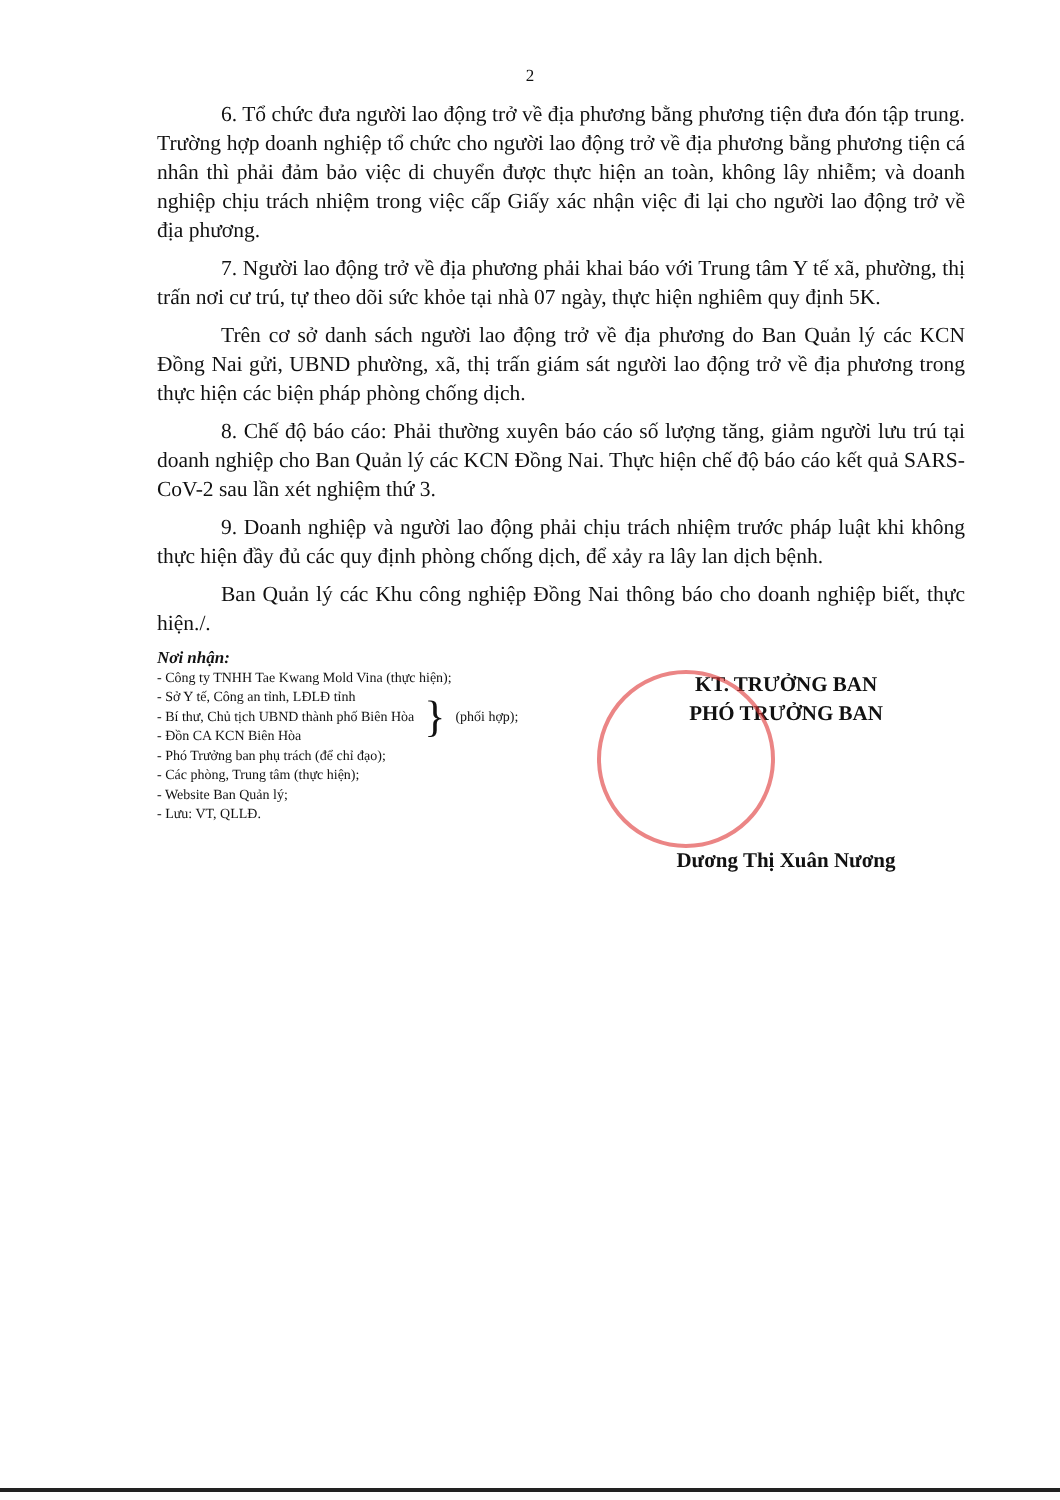2
6. Tổ chức đưa người lao động trở về địa phương bằng phương tiện đưa đón tập trung. Trường hợp doanh nghiệp tổ chức cho người lao động trở về địa phương bằng phương tiện cá nhân thì phải đảm bảo việc di chuyển được thực hiện an toàn, không lây nhiễm; và doanh nghiệp chịu trách nhiệm trong việc cấp Giấy xác nhận việc đi lại cho người lao động trở về địa phương.
7. Người lao động trở về địa phương phải khai báo với Trung tâm Y tế xã, phường, thị trấn nơi cư trú, tự theo dõi sức khỏe tại nhà 07 ngày, thực hiện nghiêm quy định 5K.
Trên cơ sở danh sách người lao động trở về địa phương do Ban Quản lý các KCN Đồng Nai gửi, UBND phường, xã, thị trấn giám sát người lao động trở về địa phương trong thực hiện các biện pháp phòng chống dịch.
8. Chế độ báo cáo: Phải thường xuyên báo cáo số lượng tăng, giảm người lưu trú tại doanh nghiệp cho Ban Quản lý các KCN Đồng Nai. Thực hiện chế độ báo cáo kết quả SARS-CoV-2 sau lần xét nghiệm thứ 3.
9. Doanh nghiệp và người lao động phải chịu trách nhiệm trước pháp luật khi không thực hiện đầy đủ các quy định phòng chống dịch, để xảy ra lây lan dịch bệnh.
Ban Quản lý các Khu công nghiệp Đồng Nai thông báo cho doanh nghiệp biết, thực hiện./.
Nơi nhận:
- Công ty TNHH Tae Kwang Mold Vina (thực hiện);
- Sở Y tế, Công an tỉnh, LĐLĐ tỉnh
- Bí thư, Chủ tịch UBND thành phố Biên Hòa
- Đồn CA KCN Biên Hòa
}
(phối hợp);
- Phó Trưởng ban phụ trách (để chỉ đạo);
- Các phòng, Trung tâm (thực hiện);
- Website Ban Quản lý;
- Lưu: VT, QLLĐ.
KT. TRƯỞNG BAN
PHÓ TRƯỞNG BAN
Dương Thị Xuân Nương